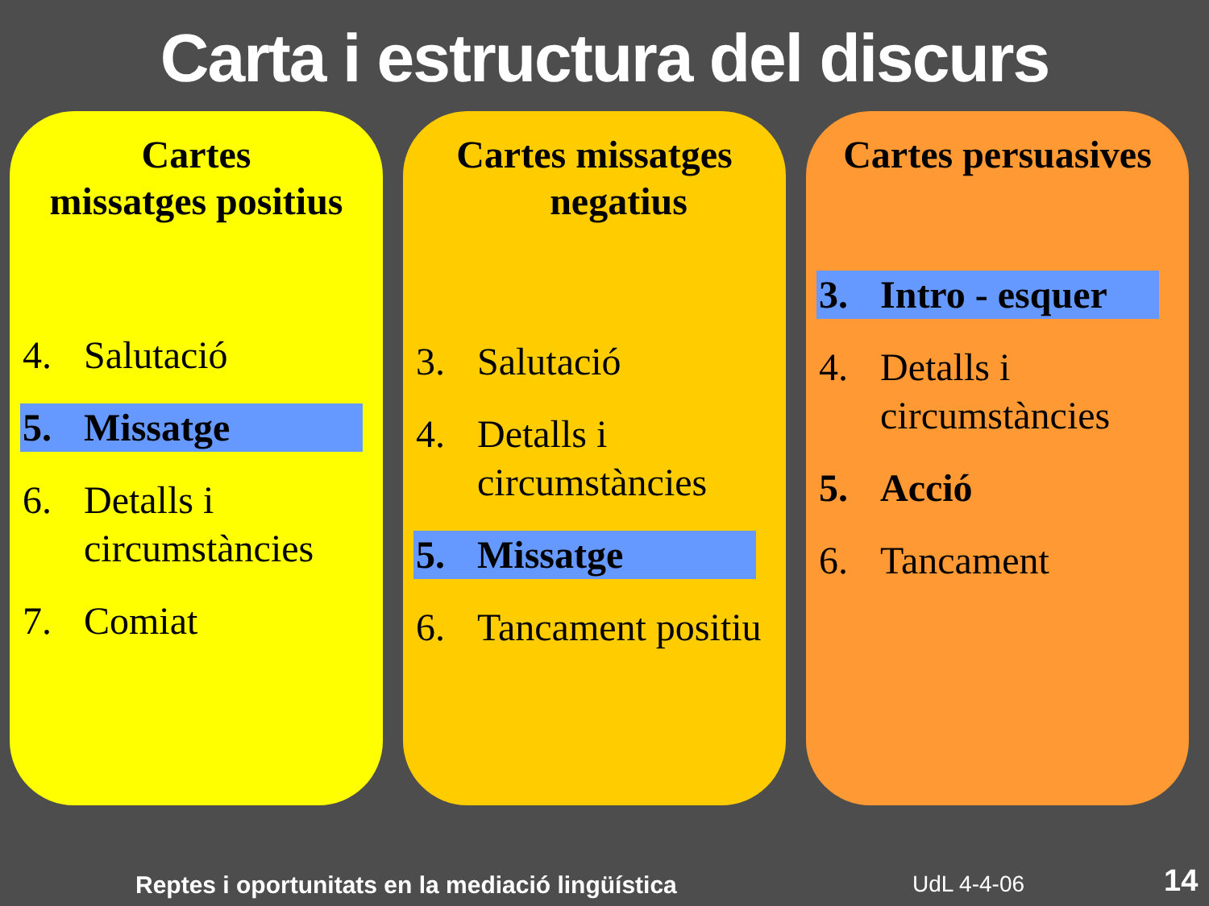Carta i estructura del discurs
Cartes
missatges positius
4. Salutació
5. Missatge
6. Detalls i circumstàncies
7. Comiat
Cartes missatges
negatius
3. Salutació
4. Detalls i circumstàncies
5. Missatge
6. Tancament positiu
Cartes persuasives
3. Intro - esquer
4. Detalls i circumstàncies
5. Acció
6. Tancament
Reptes i oportunitats en la mediació lingüística
UdL 4-4-06 14